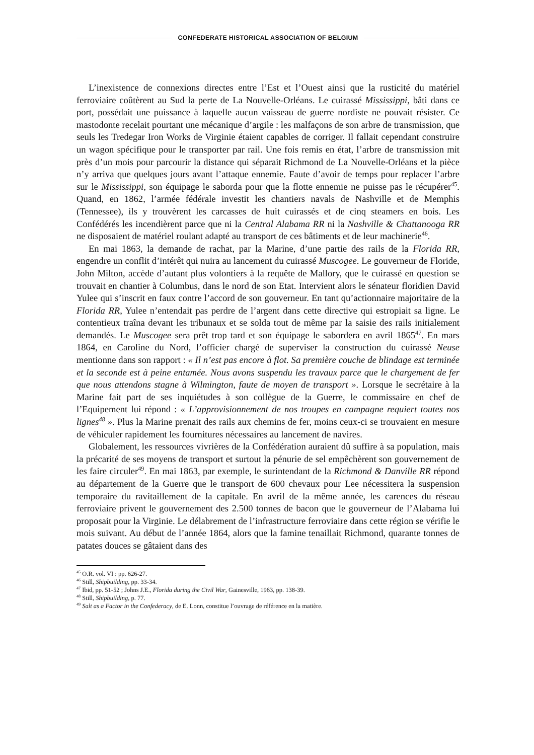CONFEDERATE HISTORICAL ASSOCIATION OF BELGIUM
L’inexistence de connexions directes entre l’Est et l’Ouest ainsi que la rusticité du matériel ferroviaire coûtèrent au Sud la perte de La Nouvelle-Orléans. Le cuirassé Mississippi, bâti dans ce port, possédait une puissance à laquelle aucun vaisseau de guerre nordiste ne pouvait résister. Ce mastodonte recelait pourtant une mécanique d’argile : les malfaçons de son arbre de transmission, que seuls les Tredegar Iron Works de Virginie étaient capables de corriger. Il fallait cependant construire un wagon spécifique pour le transporter par rail. Une fois remis en état, l’arbre de transmission mit près d’un mois pour parcourir la distance qui séparait Richmond de La Nouvelle-Orléans et la pièce n’y arriva que quelques jours avant l’attaque ennemie. Faute d’avoir de temps pour replacer l’arbre sur le Mississippi, son équipage le saborda pour que la flotte ennemie ne puisse pas le récupérer<sup>45</sup>. Quand, en 1862, l’armée fédérale investit les chantiers navals de Nashville et de Memphis (Tennessee), ils y trouvèrent les carcasses de huit cuirassés et de cinq steamers en bois. Les Confédérés les incendièrent parce que ni la Central Alabama RR ni la Nashville & Chattanooga RR ne disposaient de matériel roulant adapté au transport de ces bâtiments et de leur machinerie<sup>46</sup>.
En mai 1863, la demande de rachat, par la Marine, d’une partie des rails de la Florida RR, engendre un conflit d’intérêt qui nuira au lancement du cuirassé Muscogee. Le gouverneur de Floride, John Milton, accède d’autant plus volontiers à la requête de Mallory, que le cuirassé en question se trouvait en chantier à Columbus, dans le nord de son Etat. Intervient alors le sénateur floridien David Yulee qui s’inscrit en faux contre l’accord de son gouverneur. En tant qu’actionnaire majoritaire de la Florida RR, Yulee n’entendait pas perdre de l’argent dans cette directive qui estropiait sa ligne. Le contentieux traîna devant les tribunaux et se solda tout de même par la saisie des rails initialement demandés. Le Muscogee sera prêt trop tard et son équipage le sabordera en avril 1865<sup>47</sup>. En mars 1864, en Caroline du Nord, l’officier chargé de superviser la construction du cuirassé Neuse mentionne dans son rapport : « Il n’est pas encore à flot. Sa première couche de blindage est terminée et la seconde est à peine entamée. Nous avons suspendu les travaux parce que le chargement de fer que nous attendons stagne à Wilmington, faute de moyen de transport ». Lorsque le secrétaire à la Marine fait part de ses inquiétudes à son collègue de la Guerre, le commissaire en chef de l’Equipement lui répond : « L’approvisionnement de nos troupes en campagne requiert toutes nos lignes<sup>48</sup> ». Plus la Marine prenait des rails aux chemins de fer, moins ceux-ci se trouvaient en mesure de véhiculer rapidement les fournitures nécessaires au lancement de navires.
Globalement, les ressources vivrières de la Confédération auraient dû suffire à sa population, mais la précarité de ses moyens de transport et surtout la pénurie de sel empêchèrent son gouvernement de les faire circuler<sup>49</sup>. En mai 1863, par exemple, le surintendant de la Richmond & Danville RR répond au département de la Guerre que le transport de 600 chevaux pour Lee nécessitera la suspension temporaire du ravitaillement de la capitale. En avril de la même année, les carences du réseau ferroviaire privent le gouvernement des 2.500 tonnes de bacon que le gouverneur de l’Alabama lui proposait pour la Virginie. Le délabrement de l’infrastructure ferroviaire dans cette région se vérifie le mois suivant. Au début de l’année 1864, alors que la famine tenaillait Richmond, quarante tonnes de patates douces se gâtaient dans des
<sup>45</sup> O.R. vol. VI : pp. 626-27.
<sup>46</sup> Still, Shipbuilding, pp. 33-34.
<sup>47</sup> Ibid, pp. 51-52 ; Johns J.E., Florida during the Civil War, Gainesville, 1963, pp. 138-39.
<sup>48</sup> Still, Shipbuilding, p. 77.
<sup>49</sup> Salt as a Factor in the Confederacy, de E. Lonn, constitue l’ouvrage de référence en la matière.